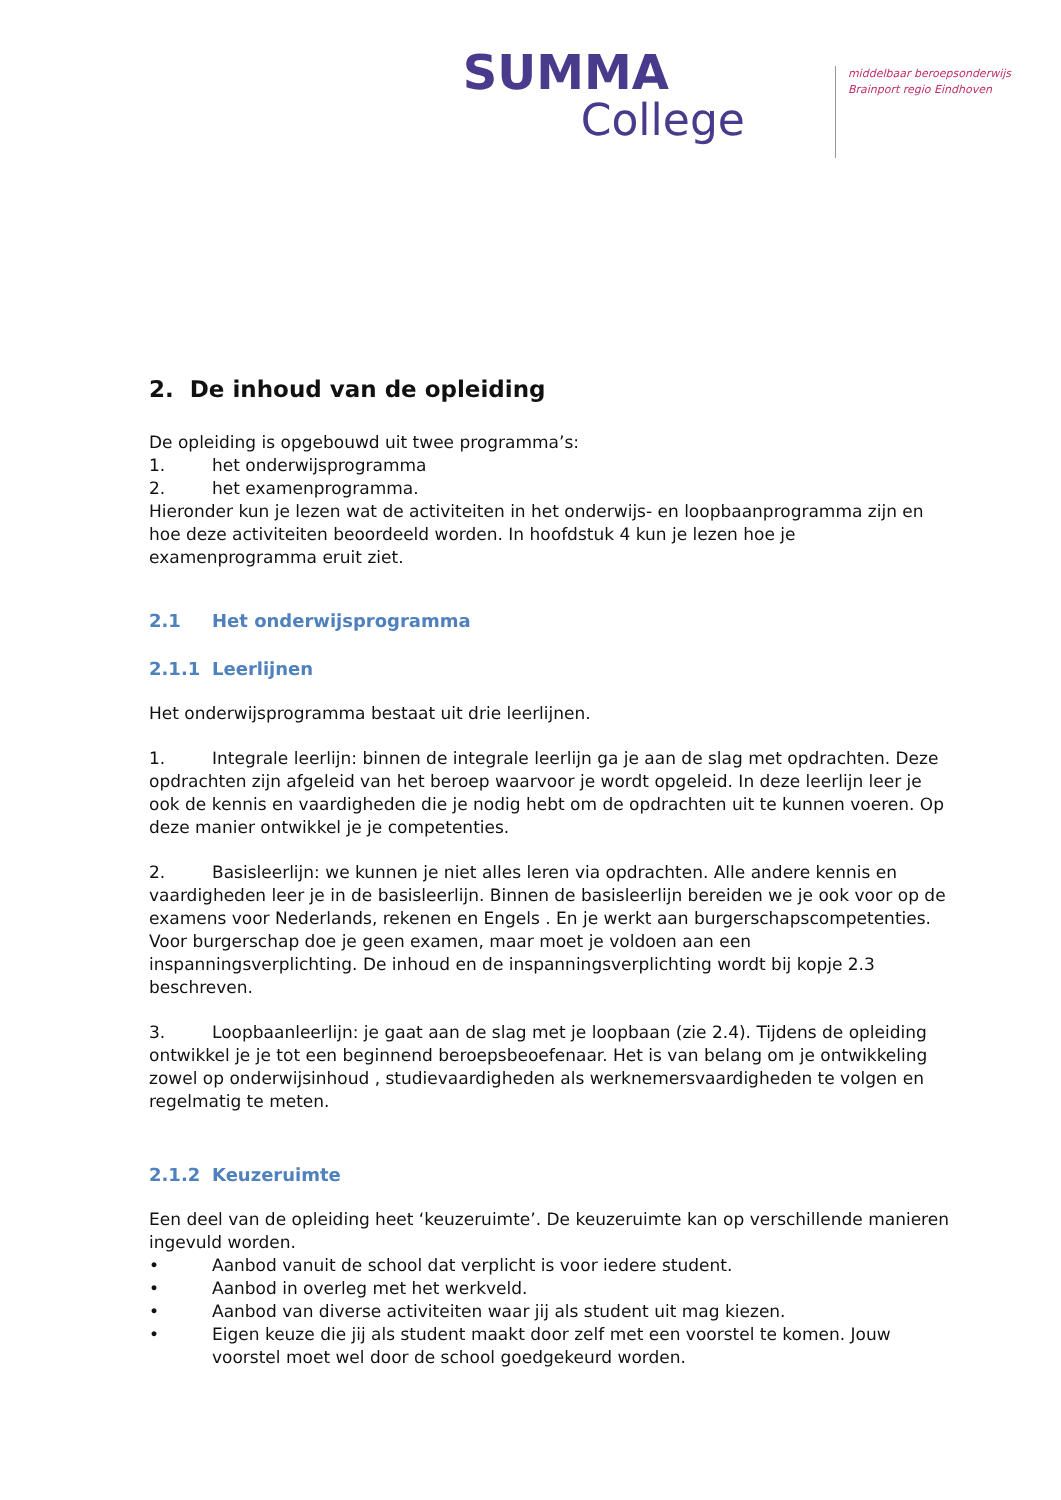SUMMA
College
middelbaar beroepsonderwijs
Brainport regio Eindhoven
2. De inhoud van de opleiding
De opleiding is opgebouwd uit twee programma’s:
1. het onderwijsprogramma
2. het examenprogramma.
Hieronder kun je lezen wat de activiteiten in het onderwijs- en loopbaanprogramma zijn en hoe deze activiteiten beoordeeld worden. In hoofdstuk 4 kun je lezen hoe je examenprogramma eruit ziet.
2.1 Het onderwijsprogramma
2.1.1 Leerlijnen
Het onderwijsprogramma bestaat uit drie leerlijnen.
1. Integrale leerlijn: binnen de integrale leerlijn ga je aan de slag met opdrachten. Deze opdrachten zijn afgeleid van het beroep waarvoor je wordt opgeleid. In deze leerlijn leer je ook de kennis en vaardigheden die je nodig hebt om de opdrachten uit te kunnen voeren. Op deze manier ontwikkel je je competenties.
2. Basisleerlijn: we kunnen je niet alles leren via opdrachten. Alle andere kennis en vaardigheden leer je in de basisleerlijn. Binnen de basisleerlijn bereiden we je ook voor op de examens voor Nederlands, rekenen en Engels . En je werkt aan burgerschapscompetenties. Voor burgerschap doe je geen examen, maar moet je voldoen aan een inspanningsverplichting. De inhoud en de inspanningsverplichting wordt bij kopje 2.3 beschreven.
3. Loopbaanleerlijn: je gaat aan de slag met je loopbaan (zie 2.4). Tijdens de opleiding ontwikkel je je tot een beginnend beroepsbeoefenaar. Het is van belang om je ontwikkeling zowel op onderwijsinhoud , studievaardigheden als werknemersvaardigheden te volgen en regelmatig te meten.
2.1.2 Keuzeruimte
Een deel van de opleiding heet ‘keuzeruimte’. De keuzeruimte kan op verschillende manieren ingevuld worden.
• Aanbod vanuit de school dat verplicht is voor iedere student.
• Aanbod in overleg met het werkveld.
• Aanbod van diverse activiteiten waar jij als student uit mag kiezen.
• Eigen keuze die jij als student maakt door zelf met een voorstel te komen. Jouw voorstel moet wel door de school goedgekeurd worden.